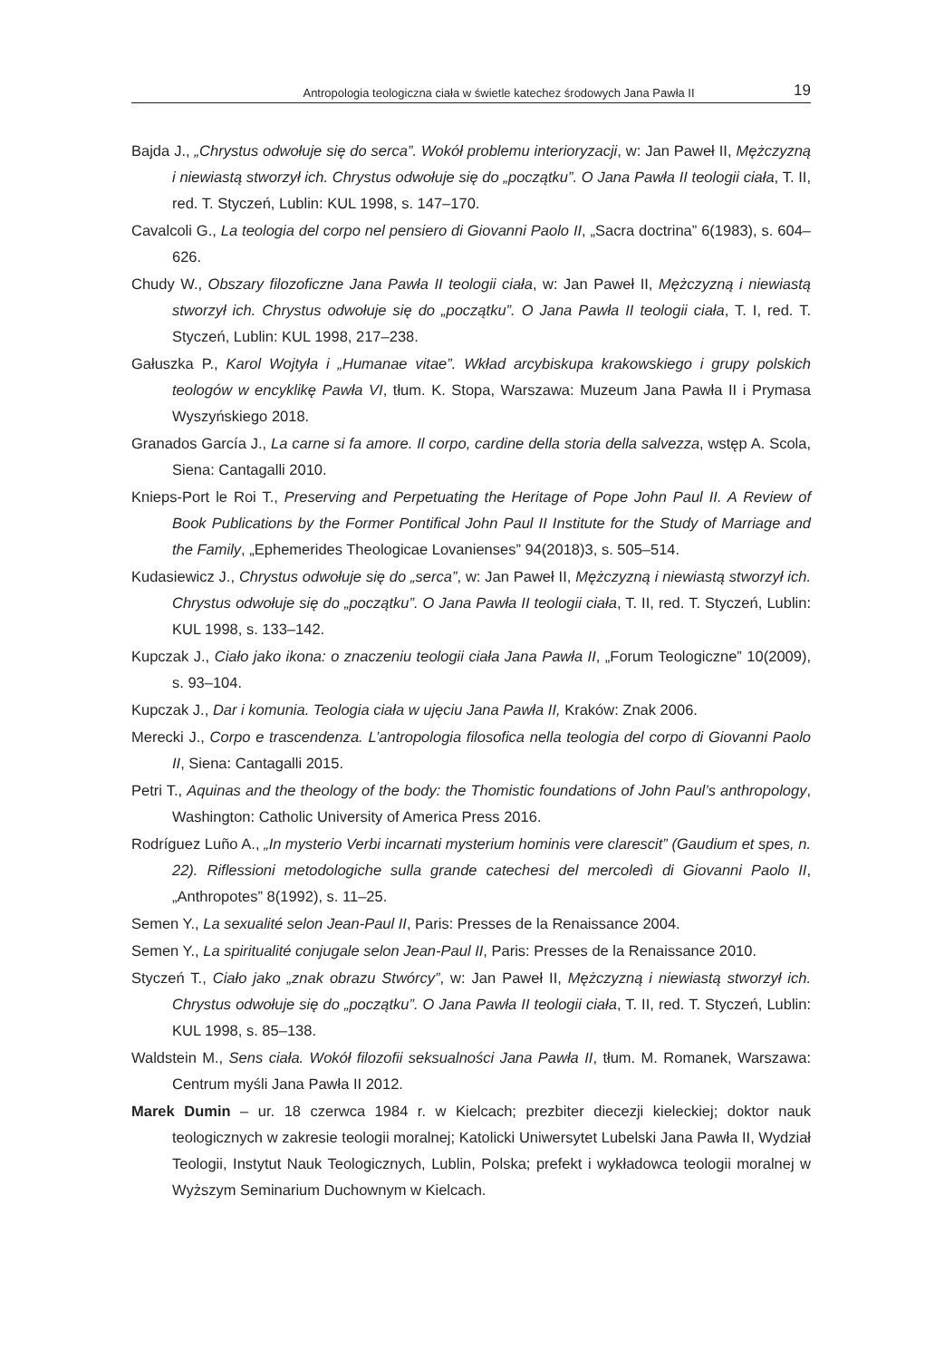Antropologia teologiczna ciała w świetle katechez środowych Jana Pawła II 19
Bajda J., „Chrystus odwołuje się do serca”. Wokół problemu interioryzacji, w: Jan Paweł II, Mężczyzną i niewiastą stworzył ich. Chrystus odwołuje się do „początku”. O Jana Pawła II teologii ciała, T. II, red. T. Styczeń, Lublin: KUL 1998, s. 147–170.
Cavalcoli G., La teologia del corpo nel pensiero di Giovanni Paolo II, „Sacra doctrina” 6(1983), s. 604–626.
Chudy W., Obszary filozoficzne Jana Pawła II teologii ciała, w: Jan Paweł II, Mężczyzną i niewiastą stworzył ich. Chrystus odwołuje się do „początku”. O Jana Pawła II teologii ciała, T. I, red. T. Styczeń, Lublin: KUL 1998, 217–238.
Gałuszka P., Karol Wojtyła i „Humanae vitae”. Wkład arcybiskupa krakowskiego i grupy polskich teologów w encyklikę Pawła VI, tłum. K. Stopa, Warszawa: Muzeum Jana Pawła II i Prymasa Wyszyńskiego 2018.
Granados García J., La carne si fa amore. Il corpo, cardine della storia della salvezza, wstęp A. Scola, Siena: Cantagalli 2010.
Knieps-Port le Roi T., Preserving and Perpetuating the Heritage of Pope John Paul II. A Review of Book Publications by the Former Pontifical John Paul II Institute for the Study of Marriage and the Family, „Ephemerides Theologicae Lovanienses” 94(2018)3, s. 505–514.
Kudasiewicz J., Chrystus odwołuje się do „serca”, w: Jan Paweł II, Mężczyzną i niewiastą stworzył ich. Chrystus odwołuje się do „początku”. O Jana Pawła II teologii ciała, T. II, red. T. Styczeń, Lublin: KUL 1998, s. 133–142.
Kupczak J., Ciało jako ikona: o znaczeniu teologii ciała Jana Pawła II, „Forum Teologiczne” 10(2009), s. 93–104.
Kupczak J., Dar i komunia. Teologia ciała w ujęciu Jana Pawła II, Kraków: Znak 2006.
Merecki J., Corpo e trascendenza. L’antropologia filosofica nella teologia del corpo di Giovanni Paolo II, Siena: Cantagalli 2015.
Petri T., Aquinas and the theology of the body: the Thomistic foundations of John Paul’s anthropology, Washington: Catholic University of America Press 2016.
Rodríguez Luño A., „In mysterio Verbi incarnati mysterium hominis vere clarescit” (Gaudium et spes, n. 22). Riflessioni metodologiche sulla grande catechesi del mercoledì di Giovanni Paolo II, „Anthropotes” 8(1992), s. 11–25.
Semen Y., La sexualité selon Jean-Paul II, Paris: Presses de la Renaissance 2004.
Semen Y., La spiritualité conjugale selon Jean-Paul II, Paris: Presses de la Renaissance 2010.
Styczeń T., Ciało jako „znak obrazu Stwórcy”, w: Jan Paweł II, Mężczyzną i niewiastą stworzył ich. Chrystus odwołuje się do „początku”. O Jana Pawła II teologii ciała, T. II, red. T. Styczeń, Lublin: KUL 1998, s. 85–138.
Waldstein M., Sens ciała. Wokół filozofii seksualności Jana Pawła II, tłum. M. Romanek, Warszawa: Centrum myśli Jana Pawła II 2012.
Marek Dumin – ur. 18 czerwca 1984 r. w Kielcach; prezbiter diecezji kieleckiej; doktor nauk teologicznych w zakresie teologii moralnej; Katolicki Uniwersytet Lubelski Jana Pawła II, Wydział Teologii, Instytut Nauk Teologicznych, Lublin, Polska; prefekt i wykładowca teologii moralnej w Wyższym Seminarium Duchownym w Kielcach.